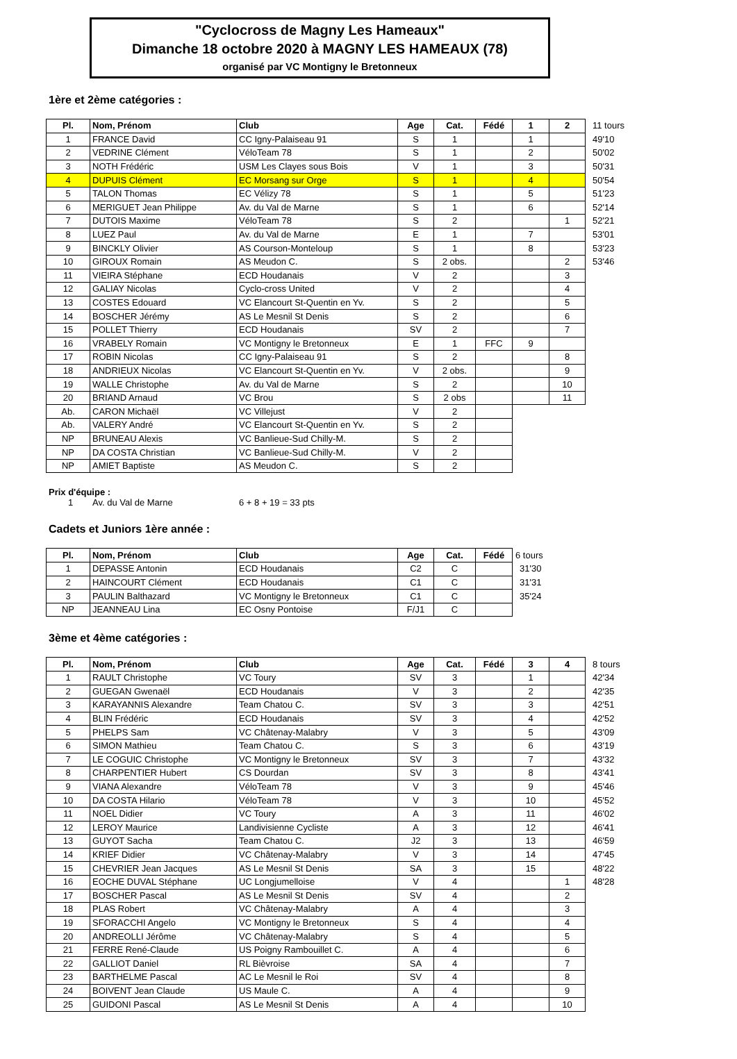"Cyclocross de Magny Les Hameaux"
Dimanche 18 octobre 2020 à MAGNY LES HAMEAUX (78)
organisé par VC Montigny le Bretonneux
1ère et 2ème catégories :
| Pl. | Nom, Prénom | Club | Age | Cat. | Fédé | 1 | 2 | 11 tours |
| 1 | FRANCE David | CC Igny-Palaiseau 91 | S | 1 | | 1 | | 49'10 |
| 2 | VEDRINE Clément | VéloTeam 78 | S | 1 | | 2 | | 50'02 |
| 3 | NOTH Frédéric | USM Les Clayes sous Bois | V | 1 | | 3 | | 50'31 |
| 4 | DUPUIS Clément | EC Morsang sur Orge | S | 1 | | 4 | | 50'54 |
| 5 | TALON Thomas | EC Vélizy 78 | S | 1 | | 5 | | 51'23 |
| 6 | MERIGUET Jean Philippe | Av. du Val de Marne | S | 1 | | 6 | | 52'14 |
| 7 | DUTOIS Maxime | VéloTeam 78 | S | 2 | | | 1 | 52'21 |
| 8 | LUEZ Paul | Av. du Val de Marne | E | 1 | | 7 | | 53'01 |
| 9 | BINCKLY Olivier | AS Courson-Monteloup | S | 1 | | 8 | | 53'23 |
| 10 | GIROUX Romain | AS Meudon C. | S | 2 obs. | | | 2 | 53'46 |
| 11 | VIEIRA Stéphane | ECD Houdanais | V | 2 | | | 3 | |
| 12 | GALIAY Nicolas | Cyclo-cross United | V | 2 | | | 4 | |
| 13 | COSTES Edouard | VC Elancourt St-Quentin en Yv. | S | 2 | | | 5 | |
| 14 | BOSCHER Jérémy | AS Le Mesnil St Denis | S | 2 | | | 6 | |
| 15 | POLLET Thierry | ECD Houdanais | SV | 2 | | | 7 | |
| 16 | VRABELY Romain | VC Montigny le Bretonneux | E | 1 | FFC | 9 | | |
| 17 | ROBIN Nicolas | CC Igny-Palaiseau 91 | S | 2 | | | 8 | |
| 18 | ANDRIEUX Nicolas | VC Elancourt St-Quentin en Yv. | V | 2 obs. | | | 9 | |
| 19 | WALLE Christophe | Av. du Val de Marne | S | 2 | | | 10 | |
| 20 | BRIAND Arnaud | VC Brou | S | 2 obs | | | 11 | |
| Ab. | CARON Michaël | VC Villejust | V | 2 | | | | |
| Ab. | VALERY André | VC Elancourt St-Quentin en Yv. | S | 2 | | | | |
| NP | BRUNEAU Alexis | VC Banlieue-Sud Chilly-M. | S | 2 | | | | |
| NP | DA COSTA Christian | VC Banlieue-Sud Chilly-M. | V | 2 | | | | |
| NP | AMIET Baptiste | AS Meudon C. | S | 2 | | | | |
Prix d'équipe :
1 Av. du Val de Marne 6 + 8 + 19 = 33 pts
Cadets et Juniors 1ère année :
| Pl. | Nom, Prénom | Club | Age | Cat. | Fédé | 6 tours |
| 1 | DEPASSE Antonin | ECD Houdanais | C2 | C | | 31'30 |
| 2 | HAINCOURT Clément | ECD Houdanais | C1 | C | | 31'31 |
| 3 | PAULIN Balthazard | VC Montigny le Bretonneux | C1 | C | | 35'24 |
| NP | JEANNEAU Lina | EC Osny Pontoise | F/J1 | C | | |
3ème et 4ème catégories :
| Pl. | Nom, Prénom | Club | Age | Cat. | Fédé | 3 | 4 | 8 tours |
| 1 | RAULT Christophe | VC Toury | SV | 3 | | 1 | | 42'34 |
| 2 | GUEGAN Gwenaël | ECD Houdanais | V | 3 | | 2 | | 42'35 |
| 3 | KARAYANNIS Alexandre | Team Chatou C. | SV | 3 | | 3 | | 42'51 |
| 4 | BLIN Frédéric | ECD Houdanais | SV | 3 | | 4 | | 42'52 |
| 5 | PHELPS Sam | VC Châtenay-Malabry | V | 3 | | 5 | | 43'09 |
| 6 | SIMON Mathieu | Team Chatou C. | S | 3 | | 6 | | 43'19 |
| 7 | LE COGUIC Christophe | VC Montigny le Bretonneux | SV | 3 | | 7 | | 43'32 |
| 8 | CHARPENTIER Hubert | CS Dourdan | SV | 3 | | 8 | | 43'41 |
| 9 | VIANA Alexandre | VéloTeam 78 | V | 3 | | 9 | | 45'46 |
| 10 | DA COSTA Hilario | VéloTeam 78 | V | 3 | | 10 | | 45'52 |
| 11 | NOEL Didier | VC Toury | A | 3 | | 11 | | 46'02 |
| 12 | LEROY Maurice | Landivisienne Cycliste | A | 3 | | 12 | | 46'41 |
| 13 | GUYOT Sacha | Team Chatou C. | J2 | 3 | | 13 | | 46'59 |
| 14 | KRIEF Didier | VC Châtenay-Malabry | V | 3 | | 14 | | 47'45 |
| 15 | CHEVRIER Jean Jacques | AS Le Mesnil St Denis | SA | 3 | | 15 | | 48'22 |
| 16 | EOCHE DUVAL Stéphane | UC Longjumelloise | V | 4 | | | 1 | 48'28 |
| 17 | BOSCHER Pascal | AS Le Mesnil St Denis | SV | 4 | | | 2 | |
| 18 | PLAS Robert | VC Châtenay-Malabry | A | 4 | | | 3 | |
| 19 | SFORACCHI Angelo | VC Montigny le Bretonneux | S | 4 | | | 4 | |
| 20 | ANDREOLLI Jérôme | VC Châtenay-Malabry | S | 4 | | | 5 | |
| 21 | FERRE René-Claude | US Poigny Rambouillet C. | A | 4 | | | 6 | |
| 22 | GALLIOT Daniel | RL Bièvroise | SA | 4 | | | 7 | |
| 23 | BARTHELME Pascal | AC Le Mesnil le Roi | SV | 4 | | | 8 | |
| 24 | BOIVENT Jean Claude | US Maule C. | A | 4 | | | 9 | |
| 25 | GUIDONI Pascal | AS Le Mesnil St Denis | A | 4 | | | 10 | |